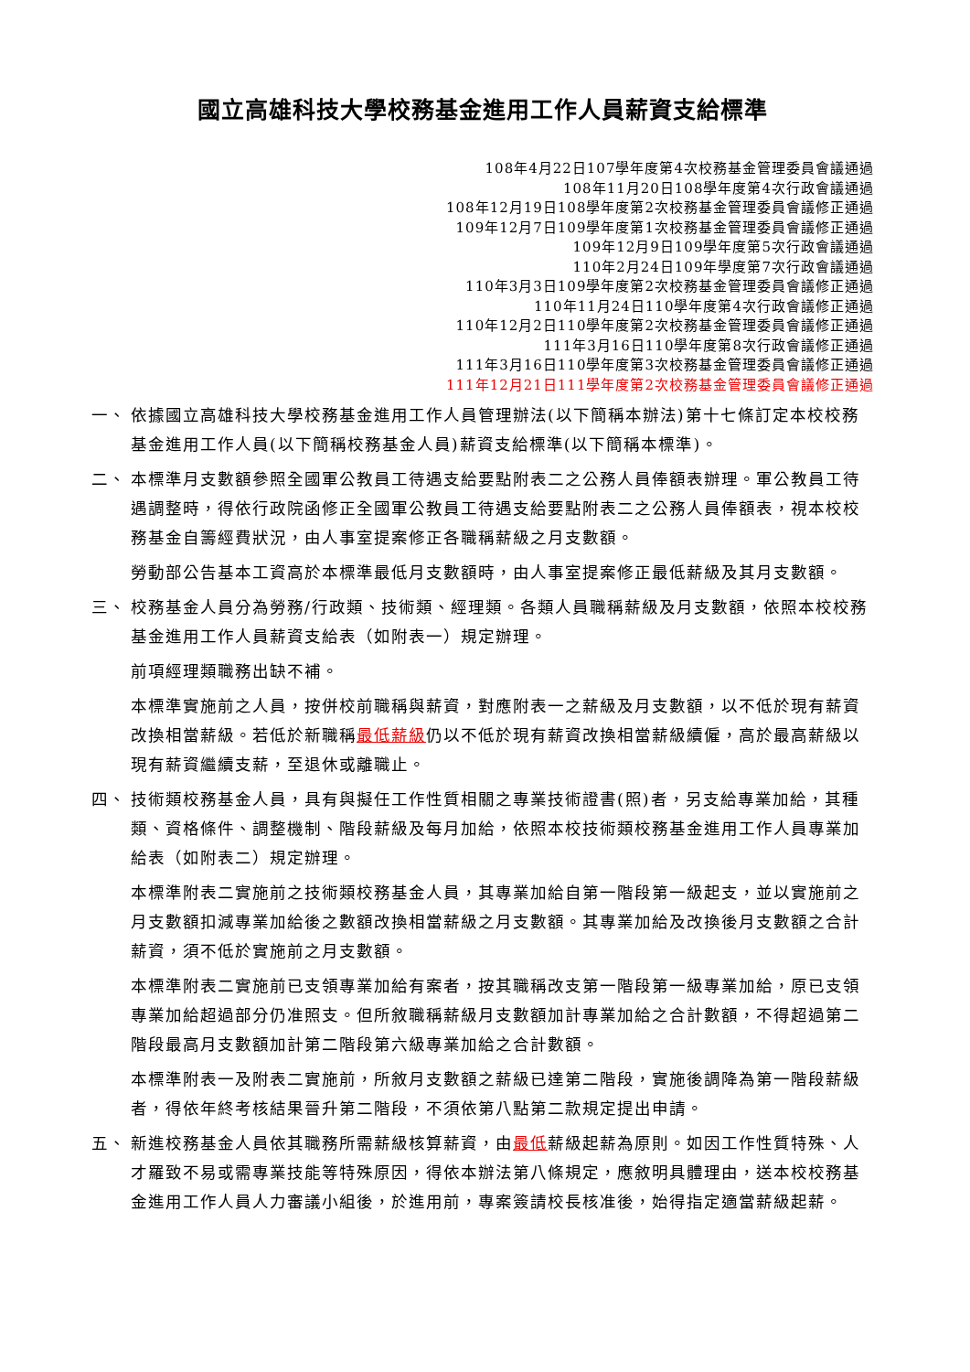國立高雄科技大學校務基金進用工作人員薪資支給標準
108年4月22日107學年度第4次校務基金管理委員會議通過
108年11月20日108學年度第4次行政會議通過
108年12月19日108學年度第2次校務基金管理委員會議修正通過
109年12月7日109學年度第1次校務基金管理委員會議修正通過
109年12月9日109學年度第5次行政會議通過
110年2月24日109年學度第7次行政會議通過
110年3月3日109學年度第2次校務基金管理委員會議修正通過
110年11月24日110學年度第4次行政會議修正通過
110年12月2日110學年度第2次校務基金管理委員會議修正通過
111年3月16日110學年度第8次行政會議修正通過
111年3月16日110學年度第3次校務基金管理委員會議修正通過
111年12月21日111學年度第2次校務基金管理委員會議修正通過
一、 依據國立高雄科技大學校務基金進用工作人員管理辦法(以下簡稱本辦法)第十七條訂定本校校務基金進用工作人員(以下簡稱校務基金人員)薪資支給標準(以下簡稱本標準)。
二、 本標準月支數額參照全國軍公教員工待遇支給要點附表二之公務人員俸額表辦理。軍公教員工待遇調整時，得依行政院函修正全國軍公教員工待遇支給要點附表二之公務人員俸額表，視本校校務基金自籌經費狀況，由人事室提案修正各職稱薪級之月支數額。
勞動部公告基本工資高於本標準最低月支數額時，由人事室提案修正最低薪級及其月支數額。
三、 校務基金人員分為勞務/行政類、技術類、經理類。各類人員職稱薪級及月支數額，依照本校校務基金進用工作人員薪資支給表（如附表一）規定辦理。
前項經理類職務出缺不補。
本標準實施前之人員，按併校前職稱與薪資，對應附表一之薪級及月支數額，以不低於現有薪資改換相當薪級。若低於新職稱最低薪級仍以不低於現有薪資改換相當薪級續僱，高於最高薪級以現有薪資繼續支薪，至退休或離職止。
四、 技術類校務基金人員，具有與擬任工作性質相關之專業技術證書(照)者，另支給專業加給，其種類、資格條件、調整機制、階段薪級及每月加給，依照本校技術類校務基金進用工作人員專業加給表（如附表二）規定辦理。
本標準附表二實施前之技術類校務基金人員，其專業加給自第一階段第一級起支，並以實施前之月支數額扣減專業加給後之數額改換相當薪級之月支數額。其專業加給及改換後月支數額之合計薪資，須不低於實施前之月支數額。
本標準附表二實施前已支領專業加給有案者，按其職稱改支第一階段第一級專業加給，原已支領專業加給超過部分仍准照支。但所敘職稱薪級月支數額加計專業加給之合計數額，不得超過第二階段最高月支數額加計第二階段第六級專業加給之合計數額。
本標準附表一及附表二實施前，所敘月支數額之薪級已達第二階段，實施後調降為第一階段薪級者，得依年終考核結果晉升第二階段，不須依第八點第二款規定提出申請。
五、 新進校務基金人員依其職務所需薪級核算薪資，由最低薪級起薪為原則。如因工作性質特殊、人才羅致不易或需專業技能等特殊原因，得依本辦法第八條規定，應敘明具體理由，送本校校務基金進用工作人員人力審議小組後，於進用前，專案簽請校長核准後，始得指定適當薪級起薪。